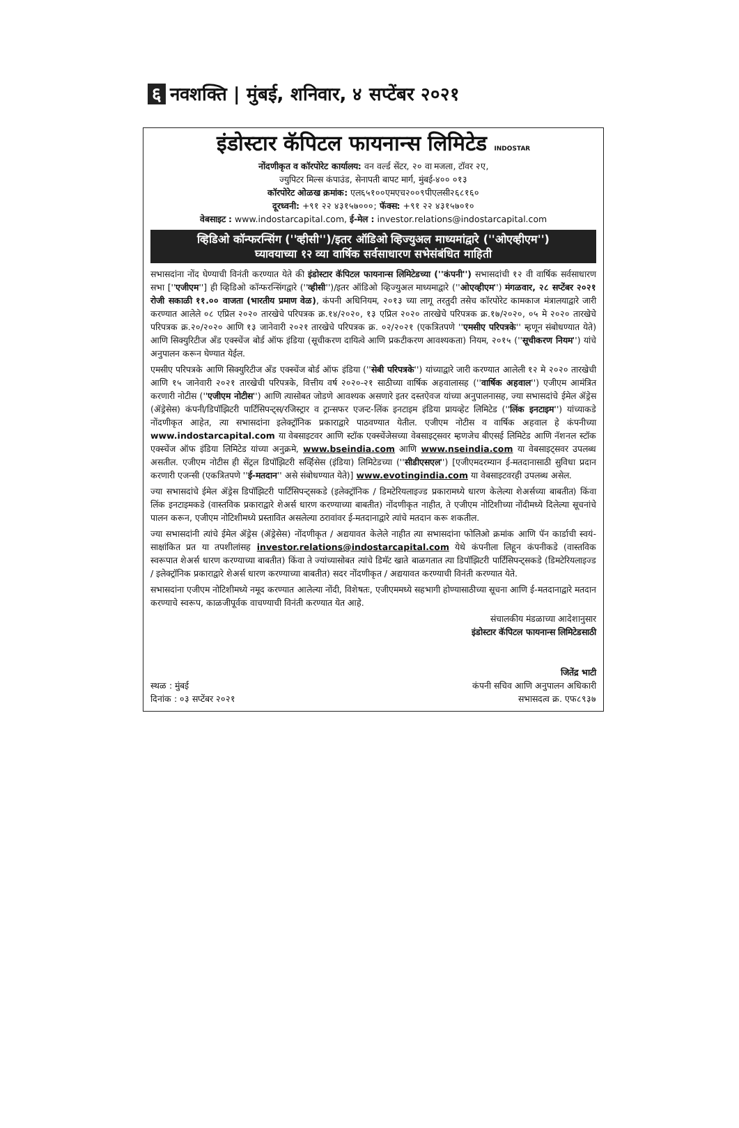६ नवशक्ति | मुंबई, शनिवार, ४ सप्टेंबर २०२१
इंडोस्टार कॅपिटल फायनान्स लिमिटेड INDOSTAR
नोंदणीकृत व कॉरपोरेट कार्यालय: वन वर्ल्ड सेंटर, २० वा मजला, टॉवर २ए,
ज्युपिटर मिल्स कंपाउंड, सेनापती बापट मार्ग, मुंबई-४०० ०१३
कॉरपोरेट ओळख क्रमांक: एल६५१००एमएच२००९पीएलसी२६८१६०
दूरध्वनी: +९१ २२ ४३१५७०००; फॅक्स: +९१ २२ ४३१५७०१०
वेबसाइट : www.indostarcapital.com, ई-मेल : investor.relations@indostarcapital.com
व्हिडिओ कॉन्फरन्सिंग (''व्हीसी'')/इतर ऑडिओ व्हिज्युअल माध्यमांद्वारे (''ओएव्हीएम'')
घ्यावयाच्या १२ व्या वार्षिक सर्वसाधारण सभेसंबंधित माहिती
सभासदांना नोंद घेण्याची विनंती करण्यात येते की इंडोस्टार कॅपिटल फायनान्स लिमिटेडच्या (''कंपनी'') सभासदांची १२ वी वार्षिक सर्वसाधारण सभा [''एजीएम''] ही व्हिडिओ कॉन्फरन्सिंगद्वारे (''व्हीसी'')/इतर ऑडिओ व्हिज्युअल माध्यमाद्वारे (''ओएव्हीएम'') मंगळवार, २८ सप्टेंबर २०२१ रोजी सकाळी ११.०० वाजता (भारतीय प्रमाण वेळ), कंपनी अधिनियम, २०१३ च्या लागू तरतुदी तसेच कॉरपोरेट कामकाज मंत्रालयाद्वारे जारी करण्यात आलेले ०८ एप्रिल २०२० तारखेचे परिपत्रक क्र.१४/२०२०, १३ एप्रिल २०२० तारखेचे परिपत्रक क्र.१७/२०२०, ०५ मे २०२० तारखेचे परिपत्रक क्र.२०/२०२० आणि १३ जानेवारी २०२१ तारखेचे परिपत्रक क्र. ०२/२०२१ (एकत्रितपणे ''एमसीए परिपत्रके'' म्हणून संबोधण्यात येते) आणि सिक्युरिटीज अँड एक्स्चेंज बोर्ड ऑफ इंडिया (सूचीकरण दायित्वे आणि प्रकटीकरण आवश्यकता) नियम, २०१५ (''सूचीकरण नियम'') यांचे अनुपालन करून घेण्यात येईल.
एमसीए परिपत्रके आणि सिक्युरिटीज अँड एक्स्चेंज बोर्ड ऑफ इंडिया (''सेबी परिपत्रके'') यांच्याद्वारे जारी करण्यात आलेली १२ मे २०२० तारखेची आणि १५ जानेवारी २०२१ तारखेची परिपत्रके, वित्तीय वर्ष २०२०-२१ साठीच्या वार्षिक अहवालासह (''वार्षिक अहवाल'') एजीएम आमंत्रित करणारी नोटीस (''एजीएम नोटीस'') आणि त्यासोबत जोडणे आवश्यक असणारे इतर दस्तऐवज यांच्या अनुपालनासह, ज्या सभासदांचे ईमेल ॲड्रेस (ॲड्रेसेस) कंपनी/डिपॉझिटरी पार्टिसिपन्ट्स/रजिस्ट्रार व ट्रान्सफर एजन्ट-लिंक इनटाइम इंडिया प्रायव्हेट लिमिटेड (''लिंक इनटाइम'') यांच्याकडे नोंदणीकृत आहेत, त्या सभासदांना इलेक्ट्रॉनिक प्रकाराद्वारे पाठवण्यात येतील. एजीएम नोटीस व वार्षिक अहवाल हे कंपनीच्या www.indostarcapital.com या वेबसाइटवर आणि स्टॉक एक्स्चेंजेसच्या वेबसाइट्सवर म्हणजेच बीएसई लिमिटेड आणि नॅशनल स्टॉक एक्स्चेंज ऑफ इंडिया लिमिटेड यांच्या अनुक्रमे, www.bseindia.com आणि www.nseindia.com या वेबसाइट्सवर उपलब्ध असतील. एजीएम नोटीस ही सेंट्रल डिपॉझिटरी सर्व्हिसेस (इंडिया) लिमिटेडच्या (''सीडीएसएल'') [एजीएमदरम्यान ई-मतदानासाठी सुविधा प्रदान करणारी एजन्सी (एकत्रितपणे ''ई-मतदान'' असे संबोधण्यात येते)] www.evotingindia.com या वेबसाइटवरही उपलब्ध असेल.
ज्या सभासदांचे ईमेल ॲड्रेस डिपॉझिटरी पार्टिसिपन्ट्सकडे (इलेक्ट्रॉनिक / डिमटेरियलाइज्ड प्रकारामध्ये धारण केलेल्या शेअर्सच्या बाबतीत) किंवा लिंक इनटाइमकडे (वास्तविक प्रकाराद्वारे शेअर्स धारण करण्याच्या बाबतीत) नोंदणीकृत नाहीत, ते एजीएम नोटिशीच्या नोंदीमध्ये दिलेल्या सूचनांचे पालन करून, एजीएम नोटिशीमध्ये प्रस्तावित असलेल्या ठरावांवर ई-मतदानाद्वारे त्यांचे मतदान करू शकतील.
ज्या सभासदांनी त्यांचे ईमेल ॲड्रेस (ॲड्रेसेस) नोंदणीकृत / अद्ययावत केलेले नाहीत त्या सभासदांना फोलिओ क्रमांक आणि पॅन कार्डाची स्वयं-साक्षांकित प्रत या तपशीलांसह investor.relations@indostarcapital.com येथे कंपनीला लिहून कंपनीकडे (वास्तविक स्वरूपात शेअर्स धारण करण्याच्या बाबतीत) किंवा ते ज्यांच्यासोबत त्यांचे डिमॅट खाते बाळगतात त्या डिपॉझिटरी पार्टिसिपन्ट्सकडे (डिमटेरियलाइज्ड / इलेक्ट्रॉनिक प्रकाराद्वारे शेअर्स धारण करण्याच्या बाबतीत) सदर नोंदणीकृत / अद्ययावत करण्याची विनंती करण्यात येते.
सभासदांना एजीएम नोटिशीमध्ये नमूद करण्यात आलेल्या नोंदी, विशेषतः, एजीएममध्ये सहभागी होण्यासाठीच्या सूचना आणि ई-मतदानाद्वारे मतदान करण्याचे स्वरूप, काळजीपूर्वक वाचण्याची विनंती करण्यात येत आहे.
संचालकीय मंडळाच्या आदेशानुसार
इंडोस्टार कॅपिटल फायनान्स लिमिटेडसाठी
स्थळ : मुंबई
दिनांक : ०३ सप्टेंबर २०२१
जितेंद्र भाटी
कंपनी सचिव आणि अनुपालन अधिकारी
सभासदत्व क्र. एफ८९३७